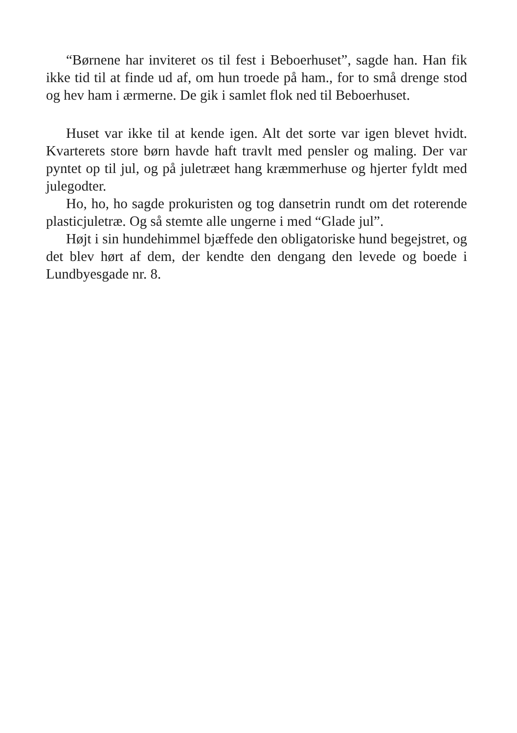“Børnene har inviteret os til fest i Beboerhuset”, sagde han. Han fik ikke tid til at finde ud af, om hun troede på ham., for to små drenge stod og hev ham i ærmerne. De gik i samlet flok ned til Beboerhuset.
Huset var ikke til at kende igen. Alt det sorte var igen blevet hvidt. Kvarterets store børn havde haft travlt med pensler og maling. Der var pyntet op til jul, og på juletræet hang kræmmerhuse og hjerter fyldt med julegodter.
Ho, ho, ho sagde prokuristen og tog dansetrin rundt om det roterende plasticjuletræ. Og så stemte alle ungerne i med “Glade jul”.
Højt i sin hundehimmel bjæffede den obligatoriske hund begejstret, og det blev hørt af dem, der kendte den dengang den levede og boede i Lundbyesgade nr. 8.